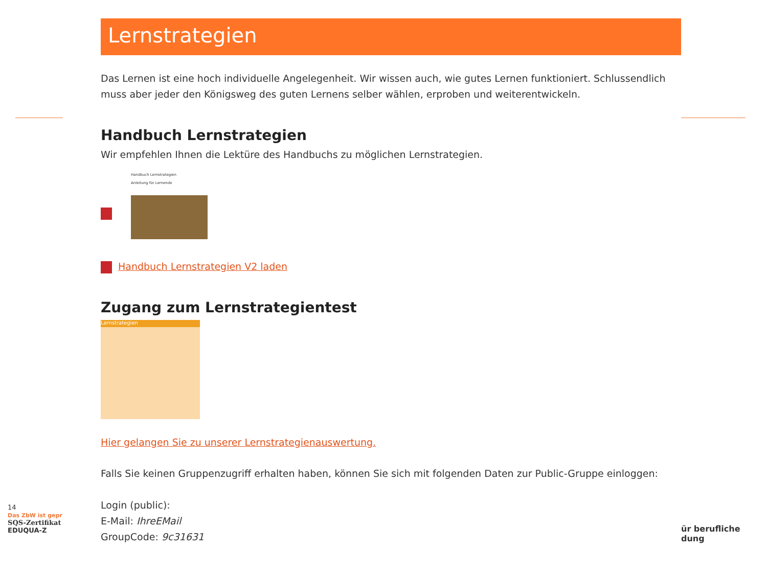Lernstrategien
Das Lernen ist eine hoch individuelle Angelegenheit. Wir wissen auch, wie gutes Lernen funktioniert. Schlussendlich muss aber jeder den Königsweg des guten Lernens selber wählen, erproben und weiterentwickeln.
Handbuch Lernstrategien
Wir empfehlen Ihnen die Lektüre des Handbuchs zu möglichen Lernstrategien.
Handbuch Lernstrategien
Anleitung für Lernende
Handbuch Lernstrategien V2 laden
Zugang zum Lernstrategientest
Lernstrategien
Hier gelangen Sie zu unserer Lernstrategienauswertung.
Falls Sie keinen Gruppenzugriff erhalten haben, können Sie sich mit folgenden Daten zur Public-Gruppe einloggen:
Login (public):
E-Mail: IhreEMail
GroupCode: 9c31631
14
Das ZbW ist gepr
SQS-Zertifikat
EDUQUA-Z
ür berufliche
dung